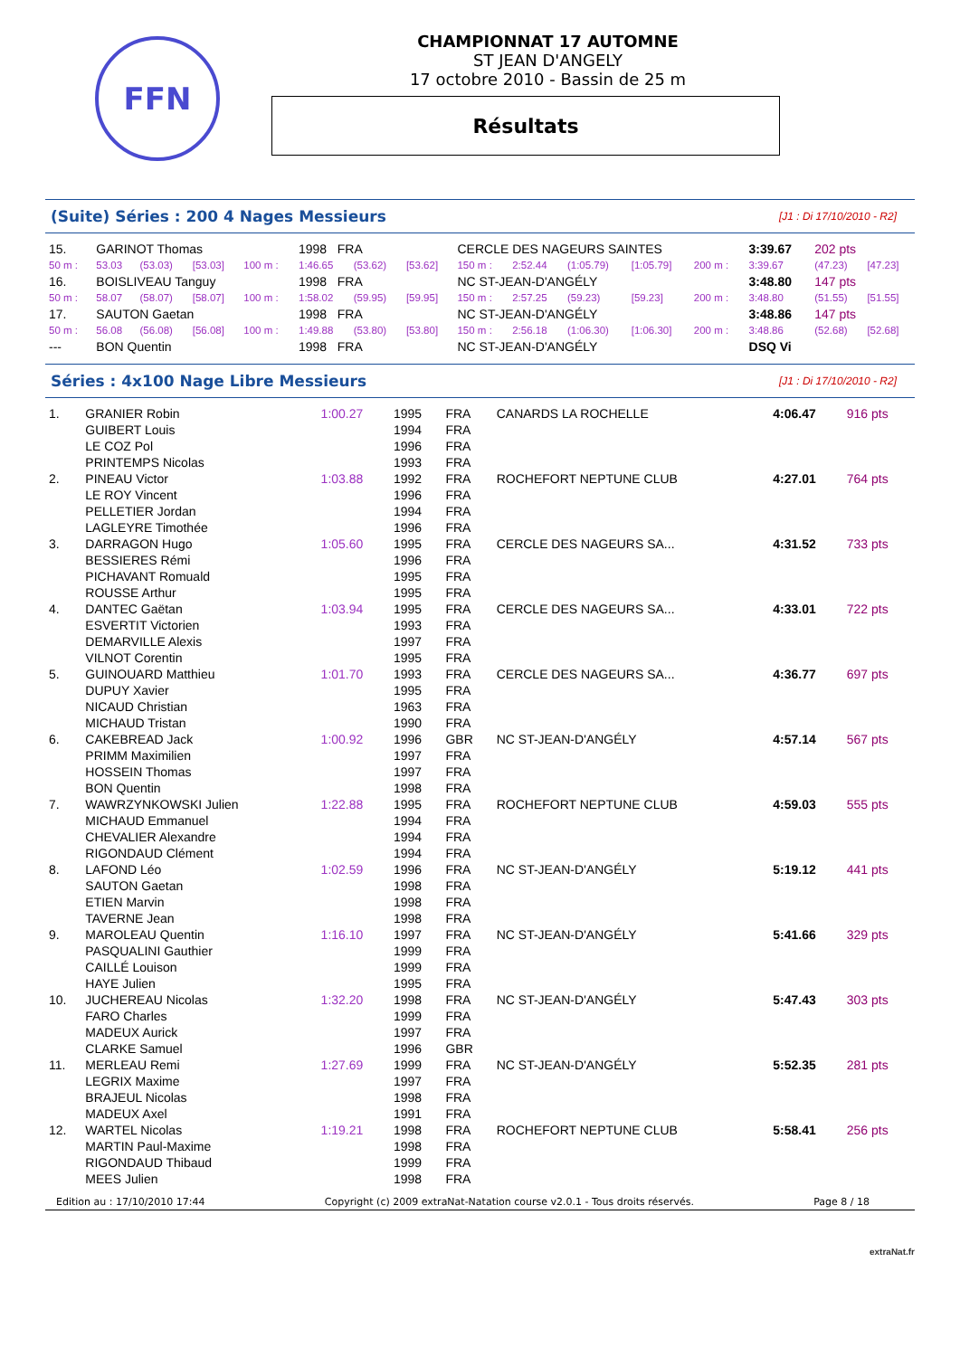FFN
CHAMPIONNAT 17 AUTOMNE
ST JEAN D'ANGELY
17 octobre 2010 - Bassin de 25 m
Résultats
(Suite) Séries : 200 4 Nages Messieurs
[J1 : Di 17/10/2010 - R2]
| 15. | GARINOT Thomas | | | | 1998 FRA | | | CERCLE DES NAGEURS SAINTES | | | | | 3:39.67 | 202 pts | |
| 50 m : | 53.03 | (53.03) | [53.03] | 100 m : | 1:46.65 | (53.62) | [53.62] | 150 m : | 2:52.44 | (1:05.79) | [1:05.79] | 200 m : | 3:39.67 | (47.23) | [47.23] |
| 16. | BOISLIVEAU Tanguy | | | | 1998 FRA | | | NC ST-JEAN-D'ANGÉLY | | | | | 3:48.80 | 147 pts | |
| 50 m : | 58.07 | (58.07) | [58.07] | 100 m : | 1:58.02 | (59.95) | [59.95] | 150 m : | 2:57.25 | (59.23) | [59.23] | 200 m : | 3:48.80 | (51.55) | [51.55] |
| 17. | SAUTON Gaetan | | | | 1998 FRA | | | NC ST-JEAN-D'ANGÉLY | | | | | 3:48.86 | 147 pts | |
| 50 m : | 56.08 | (56.08) | [56.08] | 100 m : | 1:49.88 | (53.80) | [53.80] | 150 m : | 2:56.18 | (1:06.30) | [1:06.30] | 200 m : | 3:48.86 | (52.68) | [52.68] |
| --- | BON Quentin | | | | 1998 FRA | | | NC ST-JEAN-D'ANGÉLY | | | | | DSQ Vi | | |
Séries : 4x100 Nage Libre Messieurs
[J1 : Di 17/10/2010 - R2]
| 1. | GRANIER Robin | 1:00.27 | 1995 | FRA | CANARDS LA ROCHELLE | 4:06.47 | 916 pts |
| | GUIBERT Louis | | 1994 | FRA | | | |
| | LE COZ Pol | | 1996 | FRA | | | |
| | PRINTEMPS Nicolas | | 1993 | FRA | | | |
| 2. | PINEAU Victor | 1:03.88 | 1992 | FRA | ROCHEFORT NEPTUNE CLUB | 4:27.01 | 764 pts |
| | LE ROY Vincent | | 1996 | FRA | | | |
| | PELLETIER Jordan | | 1994 | FRA | | | |
| | LAGLEYRE Timothée | | 1996 | FRA | | | |
| 3. | DARRAGON Hugo | 1:05.60 | 1995 | FRA | CERCLE DES NAGEURS SA... | 4:31.52 | 733 pts |
| | BESSIERES Rémi | | 1996 | FRA | | | |
| | PICHAVANT Romuald | | 1995 | FRA | | | |
| | ROUSSE Arthur | | 1995 | FRA | | | |
| 4. | DANTEC Gaëtan | 1:03.94 | 1995 | FRA | CERCLE DES NAGEURS SA... | 4:33.01 | 722 pts |
| | ESVERTIT Victorien | | 1993 | FRA | | | |
| | DEMARVILLE Alexis | | 1997 | FRA | | | |
| | VILNOT Corentin | | 1995 | FRA | | | |
| 5. | GUINOUARD Matthieu | 1:01.70 | 1993 | FRA | CERCLE DES NAGEURS SA... | 4:36.77 | 697 pts |
| | DUPUY Xavier | | 1995 | FRA | | | |
| | NICAUD Christian | | 1963 | FRA | | | |
| | MICHAUD Tristan | | 1990 | FRA | | | |
| 6. | CAKEBREAD Jack | 1:00.92 | 1996 | GBR | NC ST-JEAN-D'ANGÉLY | 4:57.14 | 567 pts |
| | PRIMM Maximilien | | 1997 | FRA | | | |
| | HOSSEIN Thomas | | 1997 | FRA | | | |
| | BON Quentin | | 1998 | FRA | | | |
| 7. | WAWRZYNKOWSKI Julien | 1:22.88 | 1995 | FRA | ROCHEFORT NEPTUNE CLUB | 4:59.03 | 555 pts |
| | MICHAUD Emmanuel | | 1994 | FRA | | | |
| | CHEVALIER Alexandre | | 1994 | FRA | | | |
| | RIGONDAUD Clément | | 1994 | FRA | | | |
| 8. | LAFOND Léo | 1:02.59 | 1996 | FRA | NC ST-JEAN-D'ANGÉLY | 5:19.12 | 441 pts |
| | SAUTON Gaetan | | 1998 | FRA | | | |
| | ETIEN Marvin | | 1998 | FRA | | | |
| | TAVERNE Jean | | 1998 | FRA | | | |
| 9. | MAROLEAU Quentin | 1:16.10 | 1997 | FRA | NC ST-JEAN-D'ANGÉLY | 5:41.66 | 329 pts |
| | PASQUALINI Gauthier | | 1999 | FRA | | | |
| | CAILLÉ Louison | | 1999 | FRA | | | |
| | HAYE Julien | | 1995 | FRA | | | |
| 10. | JUCHEREAU Nicolas | 1:32.20 | 1998 | FRA | NC ST-JEAN-D'ANGÉLY | 5:47.43 | 303 pts |
| | FARO Charles | | 1999 | FRA | | | |
| | MADEUX Aurick | | 1997 | FRA | | | |
| | CLARKE Samuel | | 1996 | GBR | | | |
| 11. | MERLEAU Remi | 1:27.69 | 1999 | FRA | NC ST-JEAN-D'ANGÉLY | 5:52.35 | 281 pts |
| | LEGRIX Maxime | | 1997 | FRA | | | |
| | BRAJEUL Nicolas | | 1998 | FRA | | | |
| | MADEUX Axel | | 1991 | FRA | | | |
| 12. | WARTEL Nicolas | 1:19.21 | 1998 | FRA | ROCHEFORT NEPTUNE CLUB | 5:58.41 | 256 pts |
| | MARTIN Paul-Maxime | | 1998 | FRA | | | |
| | RIGONDAUD Thibaud | | 1999 | FRA | | | |
| | MEES Julien | | 1998 | FRA | | | |
Edition au : 17/10/2010 17:44 Copyright (c) 2009 extraNat-Natation course v2.0.1 - Tous droits réservés. Page 8 / 18
extraNat.fr